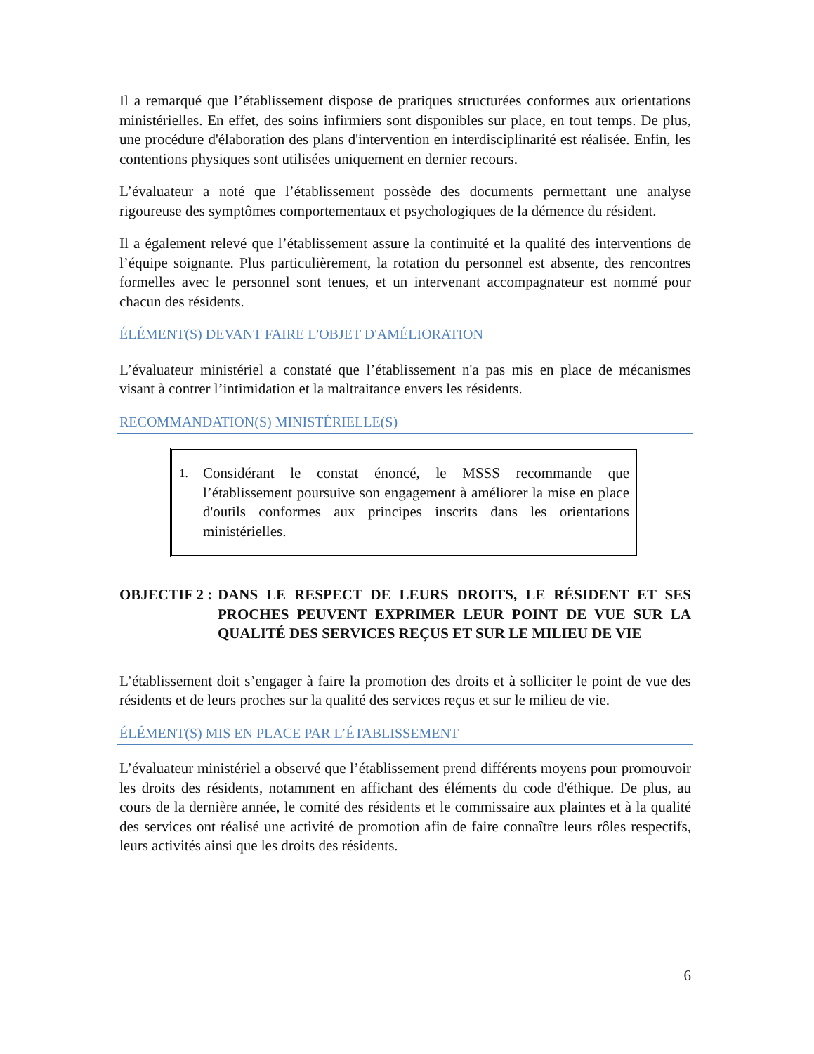Il a remarqué que l’établissement dispose de pratiques structurées conformes aux orientations ministérielles. En effet, des soins infirmiers sont disponibles sur place, en tout temps. De plus, une procédure d'élaboration des plans d'intervention en interdisciplinarité est réalisée. Enfin, les contentions physiques sont utilisées uniquement en dernier recours.
L’évaluateur a noté que l’établissement possède des documents permettant une analyse rigoureuse des symptômes comportementaux et psychologiques de la démence du résident.
Il a également relevé que l’établissement assure la continuité et la qualité des interventions de l’équipe soignante. Plus particulièrement, la rotation du personnel est absente, des rencontres formelles avec le personnel sont tenues, et un intervenant accompagnateur est nommé pour chacun des résidents.
ÉLÉMENT(S) DEVANT FAIRE L'OBJET D'AMÉLIORATION
L’évaluateur ministériel a constaté que l’établissement n'a pas mis en place de mécanismes visant à contrer l’intimidation et la maltraitance envers les résidents.
RECOMMANDATION(S) MINISTÉRIELLE(S)
1. Considérant le constat énoncé, le MSSS recommande que l’établissement poursuive son engagement à améliorer la mise en place d'outils conformes aux principes inscrits dans les orientations ministérielles.
OBJECTIF 2 : DANS LE RESPECT DE LEURS DROITS, LE RÉSIDENT ET SES PROCHES PEUVENT EXPRIMER LEUR POINT DE VUE SUR LA QUALITÉ DES SERVICES REÇUS ET SUR LE MILIEU DE VIE
L’établissement doit s’engager à faire la promotion des droits et à solliciter le point de vue des résidents et de leurs proches sur la qualité des services reçus et sur le milieu de vie.
ÉLÉMENT(S) MIS EN PLACE PAR L’ÉTABLISSEMENT
L’évaluateur ministériel a observé que l’établissement prend différents moyens pour promouvoir les droits des résidents, notamment en affichant des éléments du code d'éthique. De plus, au cours de la dernière année, le comité des résidents et le commissaire aux plaintes et à la qualité des services ont réalisé une activité de promotion afin de faire connaître leurs rôles respectifs, leurs activités ainsi que les droits des résidents.
6